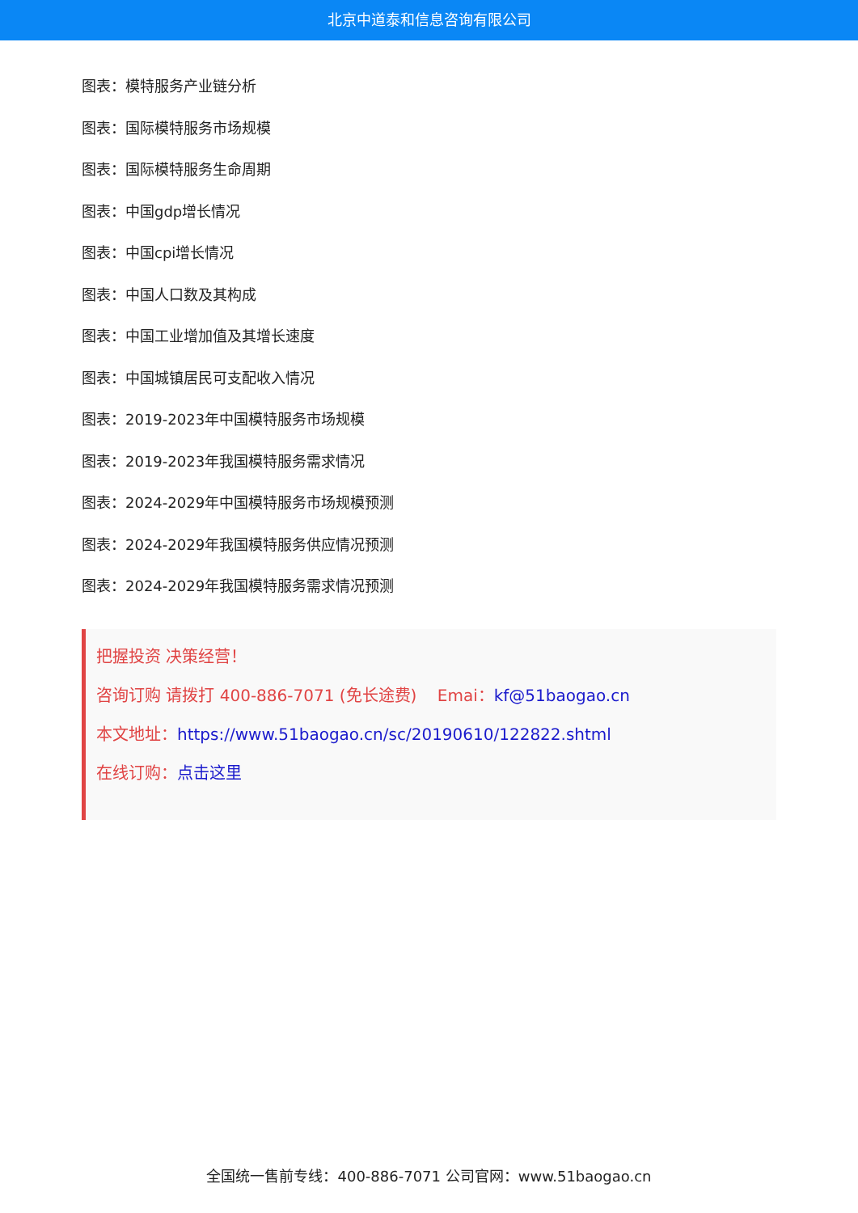北京中道泰和信息咨询有限公司
图表：模特服务产业链分析
图表：国际模特服务市场规模
图表：国际模特服务生命周期
图表：中国gdp增长情况
图表：中国cpi增长情况
图表：中国人口数及其构成
图表：中国工业增加值及其增长速度
图表：中国城镇居民可支配收入情况
图表：2019-2023年中国模特服务市场规模
图表：2019-2023年我国模特服务需求情况
图表：2024-2029年中国模特服务市场规模预测
图表：2024-2029年我国模特服务供应情况预测
图表：2024-2029年我国模特服务需求情况预测
把握投资 决策经营！
咨询订购 请拨打 400-886-7071 (免长途费) Emai：kf@51baogao.cn
本文地址：https://www.51baogao.cn/sc/20190610/122822.shtml
在线订购：点击这里
全国统一售前专线：400-886-7071 公司官网：www.51baogao.cn